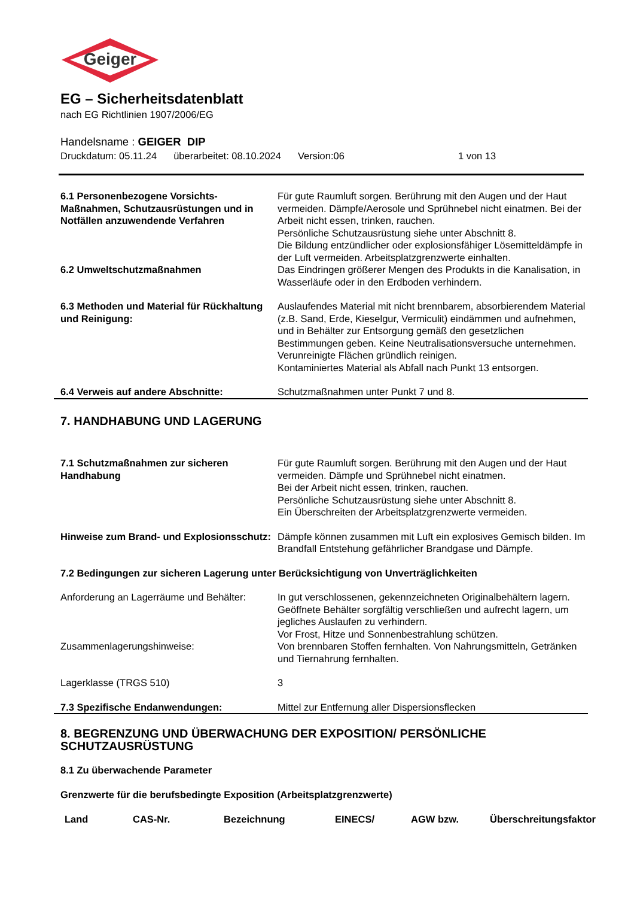Geiger
EG – Sicherheitsdatenblatt
nach EG Richtlinien 1907/2006/EG
Handelsname : GEIGER DIP
Druckdatum: 05.11.24 überarbeitet: 08.10.2024 Version:06 1 von 13
| 6.1 Personenbezogene Vorsichts-Maßnahmen, Schutzausrüstungen und in Notfällen anzuwendende Verfahren | Für gute Raumluft sorgen. Berührung mit den Augen und der Haut vermeiden. Dämpfe/Aerosole und Sprühnebel nicht einatmen. Bei der Arbeit nicht essen, trinken, rauchen. Persönliche Schutzausrüstung siehe unter Abschnitt 8. Die Bildung entzündlicher oder explosionsfähiger Lösemitteldämpfe in der Luft vermeiden. Arbeitsplatzgrenzwerte einhalten. |
| 6.2 Umweltschutzmaßnahmen | Das Eindringen größerer Mengen des Produkts in die Kanalisation, in Wasserläufe oder in den Erdboden verhindern. |
| 6.3 Methoden und Material für Rückhaltung und Reinigung: | Auslaufendes Material mit nicht brennbarem, absorbierendem Material (z.B. Sand, Erde, Kieselgur, Vermiculit) eindämmen und aufnehmen, und in Behälter zur Entsorgung gemäß den gesetzlichen Bestimmungen geben. Keine Neutralisationsversuche unternehmen. Verunreinigte Flächen gründlich reinigen. Kontaminiertes Material als Abfall nach Punkt 13 entsorgen. |
| 6.4 Verweis auf andere Abschnitte: | Schutzmaßnahmen unter Punkt 7 und 8. |
7. HANDHABUNG UND LAGERUNG
| 7.1 Schutzmaßnahmen zur sicheren Handhabung | Für gute Raumluft sorgen. Berührung mit den Augen und der Haut vermeiden. Dämpfe und Sprühnebel nicht einatmen. Bei der Arbeit nicht essen, trinken, rauchen. Persönliche Schutzausrüstung siehe unter Abschnitt 8. Ein Überschreiten der Arbeitsplatzgrenzwerte vermeiden. |
| Hinweise zum Brand- und Explosionsschutz: | Dämpfe können zusammen mit Luft ein explosives Gemisch bilden. Im Brandfall Entstehung gefährlicher Brandgase und Dämpfe. |
| 7.2 Bedingungen zur sicheren Lagerung unter Berücksichtigung von Unverträglichkeiten | |
| Anforderung an Lagerräume und Behälter: | In gut verschlossenen, gekennzeichneten Originalbehältern lagern. Geöffnete Behälter sorgfältig verschließen und aufrecht lagern, um jegliches Auslaufen zu verhindern. Vor Frost, Hitze und Sonnenbestrahlung schützen. |
| Zusammenlagerungshinweise: | Von brennbaren Stoffen fernhalten. Von Nahrungsmitteln, Getränken und Tiernahrung fernhalten. |
| Lagerklasse (TRGS 510) | 3 |
| 7.3 Spezifische Endanwendungen: | Mittel zur Entfernung aller Dispersionsflecken |
8. BEGRENZUNG UND ÜBERWACHUNG DER EXPOSITION/ PERSÖNLICHE SCHUTZAUSRÜSTUNG
8.1 Zu überwachende Parameter
Grenzwerte für die berufsbedingte Exposition (Arbeitsplatzgrenzwerte)
| Land | CAS-Nr. | Bezeichnung | EINECS/ | AGW bzw. | Überschreitungsfaktor |
| --- | --- | --- | --- | --- | --- |